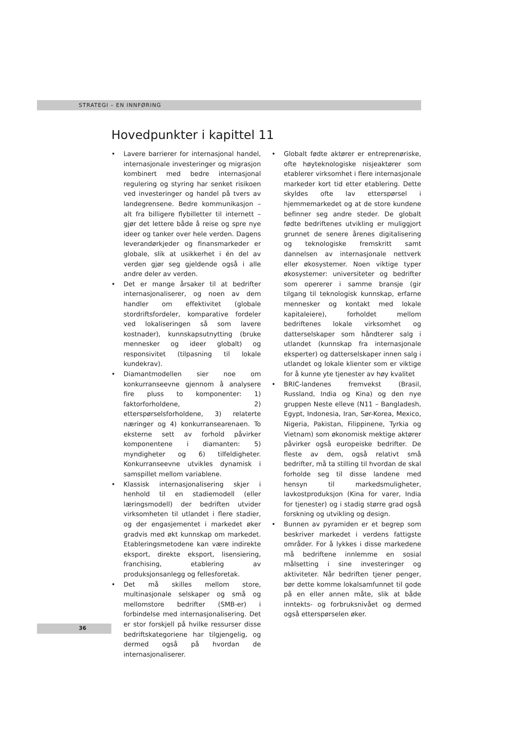STRATEGI – EN INNFØRING
Hovedpunkter i kapittel 11
• Lavere barrierer for internasjonal handel, internasjonale investeringer og migrasjon kombinert med bedre internasjonal regulering og styring har senket risikoen ved investeringer og handel på tvers av landegrensene. Bedre kommunikasjon – alt fra billigere flybilletter til internett – gjør det lettere både å reise og spre nye ideer og tanker over hele verden. Dagens leverandørkjeder og finansmarkeder er globale, slik at usikkerhet i én del av verden gjør seg gjeldende også i alle andre deler av verden.
• Det er mange årsaker til at bedrifter internasjonaliserer, og noen av dem handler om effektivitet (globale stordriftsfordeler, komparative fordeler ved lokaliseringen så som lavere kostnader), kunnskapsutnytting (bruke mennesker og ideer globalt) og responsivitet (tilpasning til lokale kundekrav).
• Diamantmodellen sier noe om konkurranseevne gjennom å analysere fire pluss to komponenter: 1) faktorforholdene, 2) etterspørselsforholdene, 3) relaterte næringer og 4) konkurransearenaen. To eksterne sett av forhold påvirker komponentene i diamanten: 5) myndigheter og 6) tilfeldigheter. Konkurranseevne utvikles dynamisk i samspillet mellom variablene.
• Klassisk internasjonalisering skjer i henhold til en stadiemodell (eller læringsmodell) der bedriften utvider virksomheten til utlandet i flere stadier, og der engasjementet i markedet øker gradvis med økt kunnskap om markedet. Etableringsmetodene kan være indirekte eksport, direkte eksport, lisensiering, franchising, etablering av produksjonsanlegg og fellesforetak.
• Det må skilles mellom store, multinasjonale selskaper og små og mellomstore bedrifter (SMB-er) i forbindelse med internasjonalisering. Det er stor forskjell på hvilke ressurser disse bedriftskategoriene har tilgjengelig, og dermed også på hvordan de internasjonaliserer.
• Globalt fødte aktører er entreprenøriske, ofte høyteknologiske nisjeaktører som etablerer virksomhet i flere internasjonale markeder kort tid etter etablering. Dette skyldes ofte lav etterspørsel i hjemmemarkedet og at de store kundene befinner seg andre steder. De globalt fødte bedriftenes utvikling er muliggjort grunnet de senere årenes digitalisering og teknologiske fremskritt samt dannelsen av internasjonale nettverk eller økosystemer. Noen viktige typer økosystemer: universiteter og bedrifter som opererer i samme bransje (gir tilgang til teknologisk kunnskap, erfarne mennesker og kontakt med lokale kapitaleiere), forholdet mellom bedriftenes lokale virksomhet og datterselskaper som håndterer salg i utlandet (kunnskap fra internasjonale eksperter) og datterselskaper innen salg i utlandet og lokale klienter som er viktige for å kunne yte tjenester av høy kvalitet
• BRIC-landenes fremvekst (Brasil, Russland, India og Kina) og den nye gruppen Neste elleve (N11 – Bangladesh, Egypt, Indonesia, Iran, Sør-Korea, Mexico, Nigeria, Pakistan, Filippinene, Tyrkia og Vietnam) som økonomisk mektige aktører påvirker også europeiske bedrifter. De fleste av dem, også relativt små bedrifter, må ta stilling til hvordan de skal forholde seg til disse landene med hensyn til markedsmuligheter, lavkostproduksjon (Kina for varer, India for tjenester) og i stadig større grad også forskning og utvikling og design.
• Bunnen av pyramiden er et begrep som beskriver markedet i verdens fattigste områder. For å lykkes i disse markedene må bedriftene innlemme en sosial målsetting i sine investeringer og aktiviteter. Når bedriften tjener penger, bør dette komme lokalsamfunnet til gode på en eller annen måte, slik at både inntekts- og forbruksnivået og dermed også etterspørselen øker.
36